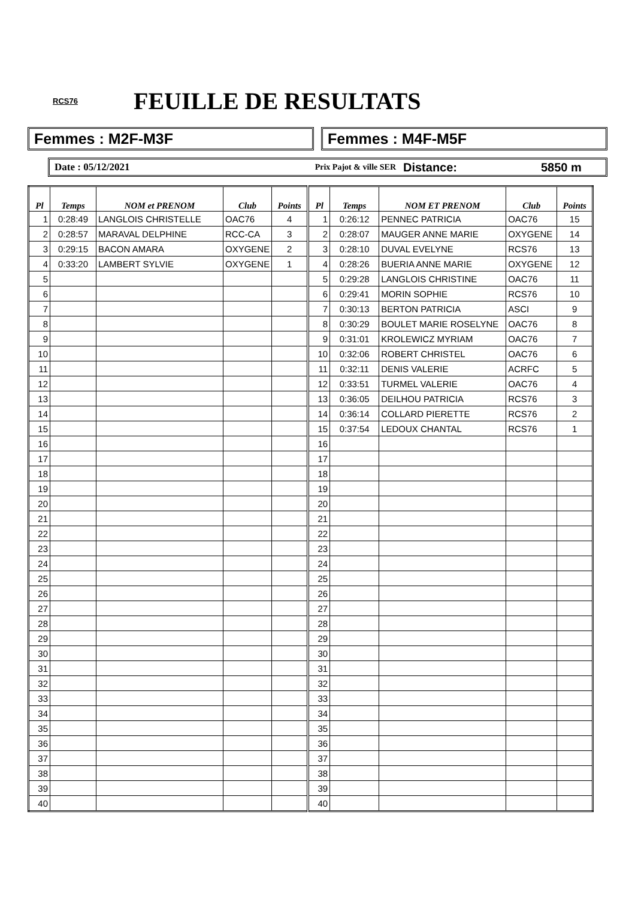RCS76 FEUILLE DE RESULTATS
Femmes : M2F-M3F Femmes : M4F-M5F
Date : 05/12/2021 Prix Pajot & ville SER Distance: 5850 m
| Pl | Temps | NOM et PRENOM | Club | Points | Pl | Temps | NOM ET PRENOM | Club | Points |
| --- | --- | --- | --- | --- | --- | --- | --- | --- | --- |
| 1 | 0:28:49 | LANGLOIS CHRISTELLE | OAC76 | 4 | 1 | 0:26:12 | PENNEC PATRICIA | OAC76 | 15 |
| 2 | 0:28:57 | MARAVAL DELPHINE | RCC-CA | 3 | 2 | 0:28:07 | MAUGER ANNE MARIE | OXYGENE | 14 |
| 3 | 0:29:15 | BACON AMARA | OXYGENE | 2 | 3 | 0:28:10 | DUVAL EVELYNE | RCS76 | 13 |
| 4 | 0:33:20 | LAMBERT SYLVIE | OXYGENE | 1 | 4 | 0:28:26 | BUERIA ANNE MARIE | OXYGENE | 12 |
| 5 | | | | | 5 | 0:29:28 | LANGLOIS CHRISTINE | OAC76 | 11 |
| 6 | | | | | 6 | 0:29:41 | MORIN SOPHIE | RCS76 | 10 |
| 7 | | | | | 7 | 0:30:13 | BERTON PATRICIA | ASCI | 9 |
| 8 | | | | | 8 | 0:30:29 | BOULET MARIE ROSELYNE | OAC76 | 8 |
| 9 | | | | | 9 | 0:31:01 | KROLEWICZ MYRIAM | OAC76 | 7 |
| 10 | | | | | 10 | 0:32:06 | ROBERT CHRISTEL | OAC76 | 6 |
| 11 | | | | | 11 | 0:32:11 | DENIS VALERIE | ACRFC | 5 |
| 12 | | | | | 12 | 0:33:51 | TURMEL VALERIE | OAC76 | 4 |
| 13 | | | | | 13 | 0:36:05 | DEILHOU PATRICIA | RCS76 | 3 |
| 14 | | | | | 14 | 0:36:14 | COLLARD PIERETTE | RCS76 | 2 |
| 15 | | | | | 15 | 0:37:54 | LEDOUX CHANTAL | RCS76 | 1 |
| 16 | | | | | 16 | | | | |
| 17 | | | | | 17 | | | | |
| 18 | | | | | 18 | | | | |
| 19 | | | | | 19 | | | | |
| 20 | | | | | 20 | | | | |
| 21 | | | | | 21 | | | | |
| 22 | | | | | 22 | | | | |
| 23 | | | | | 23 | | | | |
| 24 | | | | | 24 | | | | |
| 25 | | | | | 25 | | | | |
| 26 | | | | | 26 | | | | |
| 27 | | | | | 27 | | | | |
| 28 | | | | | 28 | | | | |
| 29 | | | | | 29 | | | | |
| 30 | | | | | 30 | | | | |
| 31 | | | | | 31 | | | | |
| 32 | | | | | 32 | | | | |
| 33 | | | | | 33 | | | | |
| 34 | | | | | 34 | | | | |
| 35 | | | | | 35 | | | | |
| 36 | | | | | 36 | | | | |
| 37 | | | | | 37 | | | | |
| 38 | | | | | 38 | | | | |
| 39 | | | | | 39 | | | | |
| 40 | | | | | 40 | | | | |